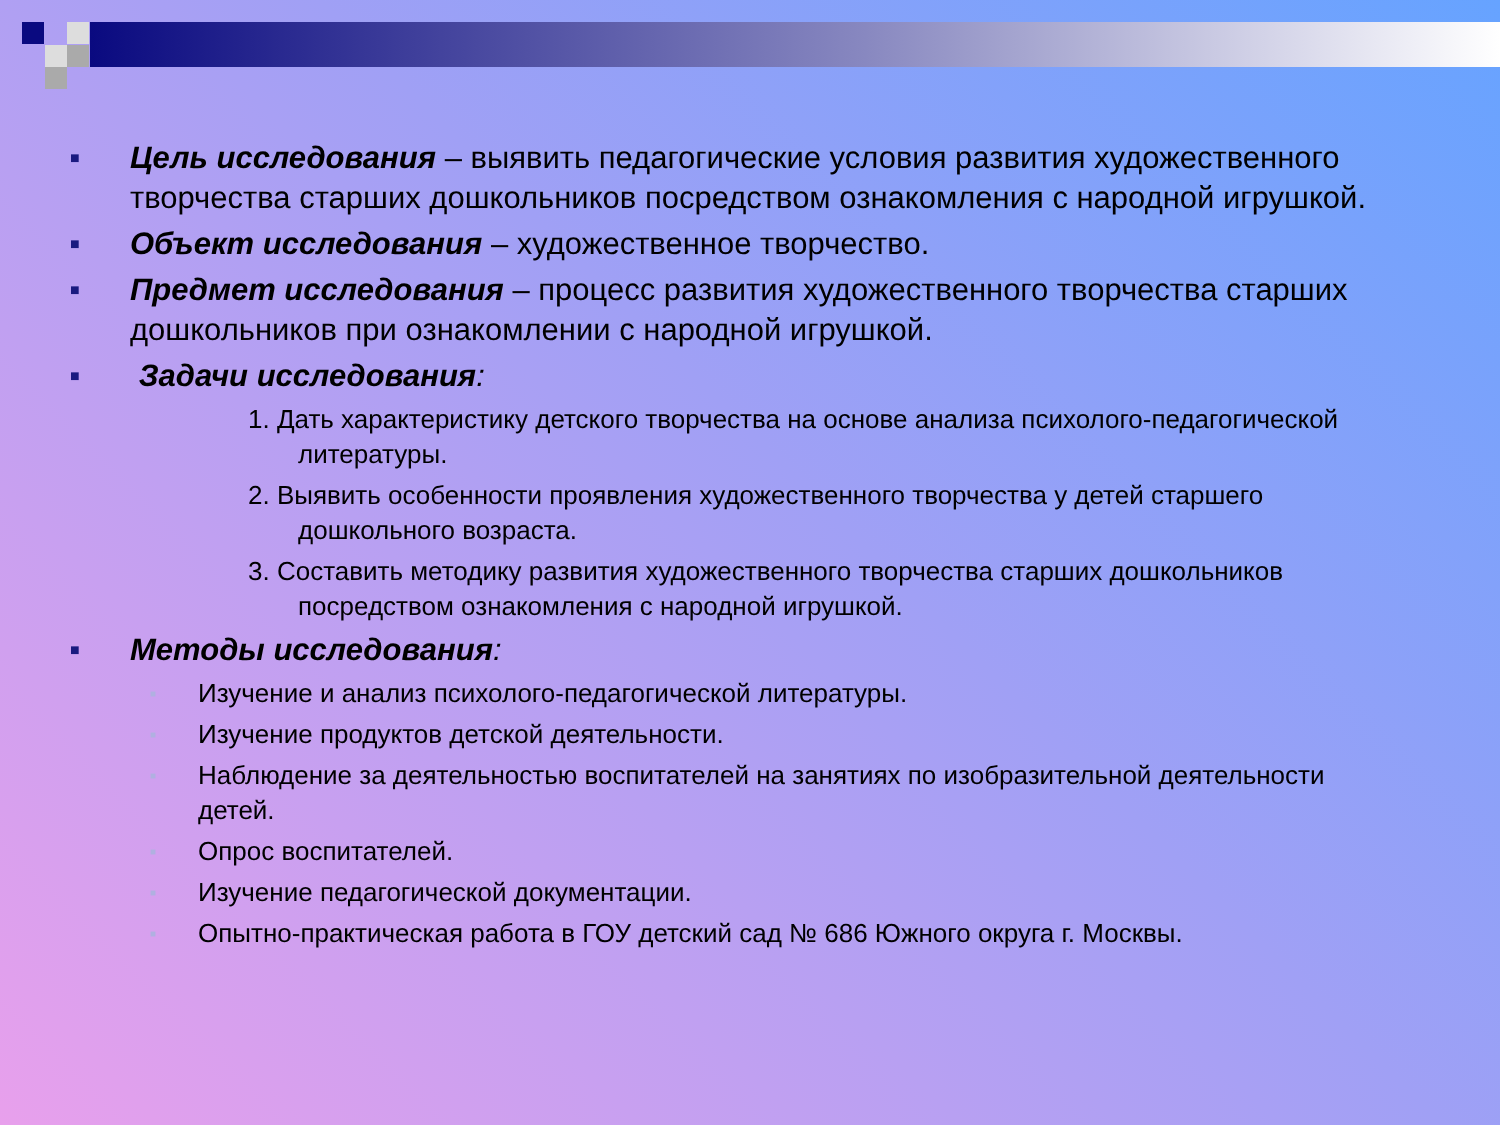■ Цель исследования – выявить педагогические условия развития художественного творчества старших дошкольников посредством ознакомления с народной игрушкой.
■ Объект исследования – художественное творчество.
■ Предмет исследования – процесс развития художественного творчества старших дошкольников при ознакомлении с народной игрушкой.
■ Задачи исследования:
1. Дать характеристику детского творчества на основе анализа психолого-педагогической литературы.
2. Выявить особенности проявления художественного творчества у детей старшего дошкольного возраста.
3. Составить методику развития художественного творчества старших дошкольников посредством ознакомления с народной игрушкой.
■ Методы исследования:
■ Изучение и анализ психолого-педагогической литературы.
■ Изучение продуктов детской деятельности.
■ Наблюдение за деятельностью воспитателей на занятиях по изобразительной деятельности детей.
■ Опрос воспитателей.
■ Изучение педагогической документации.
■ Опытно-практическая работа в ГОУ детский сад № 686 Южного округа г. Москвы.